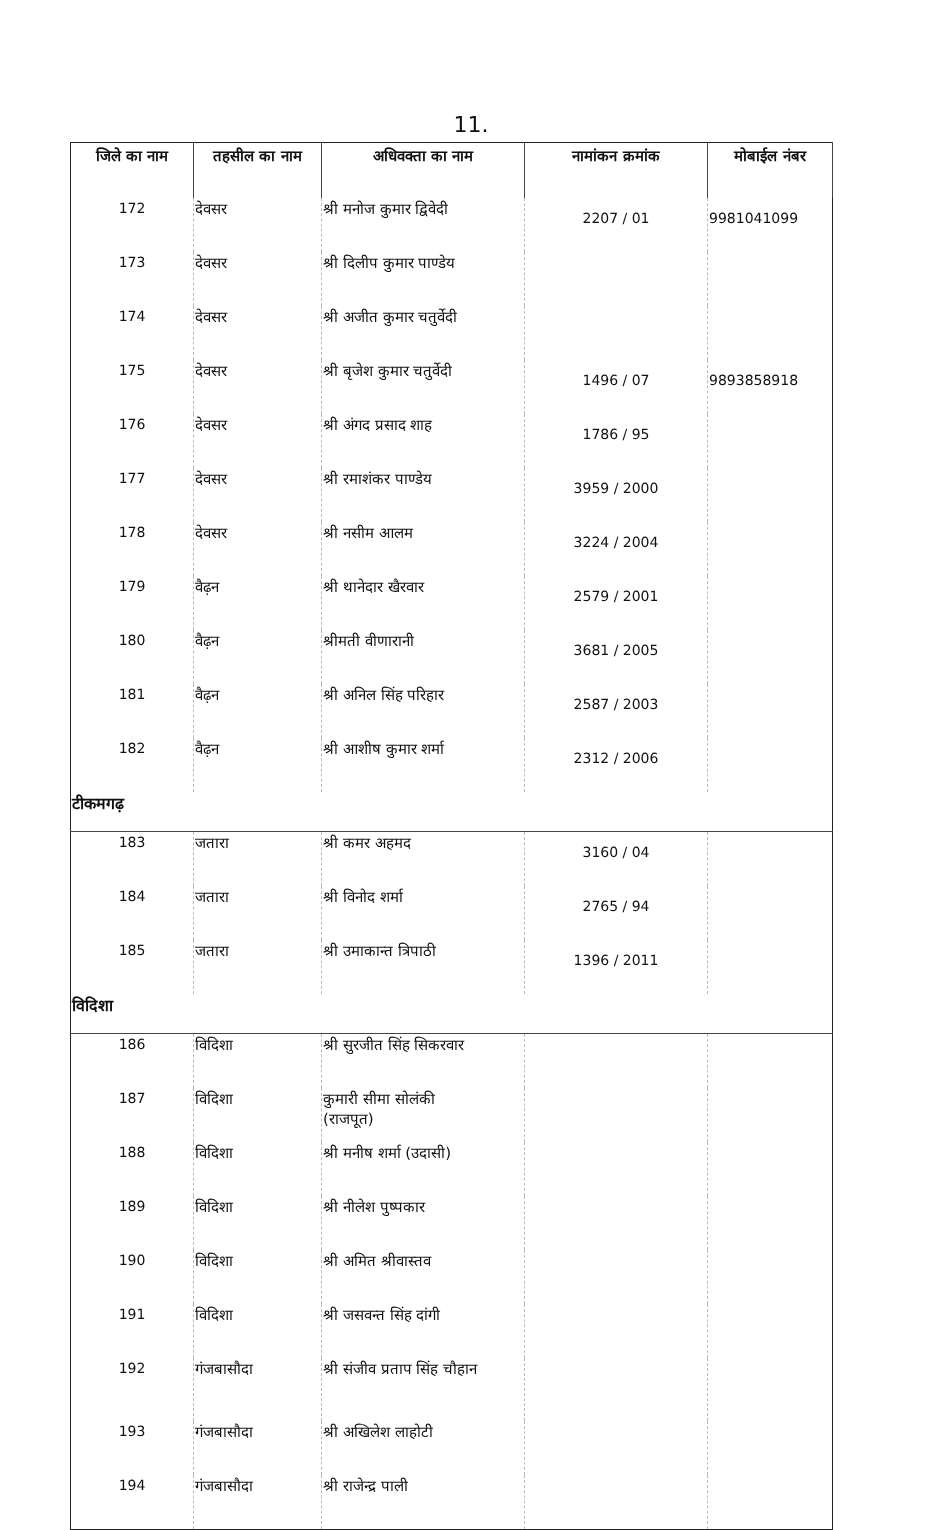11.
| जिले का नाम | तहसील का नाम | अधिवक्ता का नाम | नामांकन क्रमांक | मोबाईल नंबर |
| --- | --- | --- | --- | --- |
| 172 | देवसर | श्री मनोज कुमार द्विवेदी | 2207 / 01 | 9981041099 |
| 173 | देवसर | श्री दिलीप कुमार पाण्डेय | | |
| 174 | देवसर | श्री अजीत कुमार चतुर्वेदी | | |
| 175 | देवसर | श्री बृजेश कुमार चतुर्वेदी | 1496 / 07 | 9893858918 |
| 176 | देवसर | श्री अंगद प्रसाद शाह | 1786 / 95 | |
| 177 | देवसर | श्री रमाशंकर पाण्डेय | 3959 / 2000 | |
| 178 | देवसर | श्री नसीम आलम | 3224 / 2004 | |
| 179 | वैढ़न | श्री थानेदार खैरवार | 2579 / 2001 | |
| 180 | वैढ़न | श्रीमती वीणारानी | 3681 / 2005 | |
| 181 | वैढ़न | श्री अनिल सिंह परिहार | 2587 / 2003 | |
| 182 | वैढ़न | श्री आशीष कुमार शर्मा | 2312 / 2006 | |
| टीकमगढ़ | | | | |
| 183 | जतारा | श्री कमर अहमद | 3160 / 04 | |
| 184 | जतारा | श्री विनोद शर्मा | 2765 / 94 | |
| 185 | जतारा | श्री उमाकान्त त्रिपाठी | 1396 / 2011 | |
| विदिशा | | | | |
| 186 | विदिशा | श्री सुरजीत सिंह सिकरवार | | |
| 187 | विदिशा | कुमारी सीमा सोलंकी (राजपूत) | | |
| 188 | विदिशा | श्री मनीष शर्मा (उदासी) | | |
| 189 | विदिशा | श्री नीलेश पुष्पकार | | |
| 190 | विदिशा | श्री अमित श्रीवास्तव | | |
| 191 | विदिशा | श्री जसवन्त सिंह दांगी | | |
| 192 | गंजबासौदा | श्री संजीव प्रताप सिंह चौहान | | |
| 193 | गंजबासौदा | श्री अखिलेश लाहोटी | | |
| 194 | गंजबासौदा | श्री राजेन्द्र पाली | | |